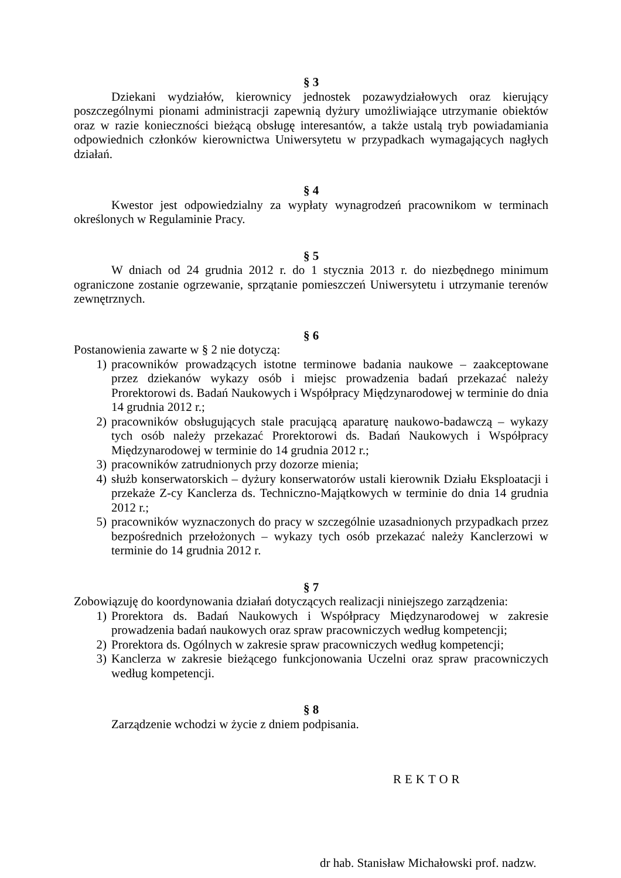§ 3
Dziekani wydziałów, kierownicy jednostek pozawydziałowych oraz kierujący poszczególnymi pionami administracji zapewnią dyżury umożliwiające utrzymanie obiektów oraz w razie konieczności bieżącą obsługę interesantów, a także ustalą tryb powiadamiania odpowiednich członków kierownictwa Uniwersytetu w przypadkach wymagających nagłych działań.
§ 4
Kwestor jest odpowiedzialny za wypłaty wynagrodzeń pracownikom w terminach określonych w Regulaminie Pracy.
§ 5
W dniach od 24 grudnia 2012 r. do 1 stycznia 2013 r. do niezbędnego minimum ograniczone zostanie ogrzewanie, sprzątanie pomieszczeń Uniwersytetu i utrzymanie terenów zewnętrznych.
§ 6
Postanowienia zawarte w § 2 nie dotyczą:
1) pracowników prowadzących istotne terminowe badania naukowe – zaakceptowane przez dziekanów wykazy osób i miejsc prowadzenia badań przekazać należy Prorektorowi ds. Badań Naukowych i Współpracy Międzynarodowej w terminie do dnia 14 grudnia 2012 r.;
2) pracowników obsługujących stale pracującą aparaturę naukowo-badawczą – wykazy tych osób należy przekazać Prorektorowi ds. Badań Naukowych i Współpracy Międzynarodowej w terminie do 14 grudnia 2012 r.;
3) pracowników zatrudnionych przy dozorze mienia;
4) służb konserwatorskich – dyżury konserwatorów ustali kierownik Działu Eksploatacji i przekaże Z-cy Kanclerza ds. Techniczno-Majątkowych w terminie do dnia 14 grudnia 2012 r.;
5) pracowników wyznaczonych do pracy w szczególnie uzasadnionych przypadkach przez bezpośrednich przełożonych – wykazy tych osób przekazać należy Kanclerzowi w terminie do 14 grudnia 2012 r.
§ 7
Zobowiązuję do koordynowania działań dotyczących realizacji niniejszego zarządzenia:
1) Prorektora ds. Badań Naukowych i Współpracy Międzynarodowej w zakresie prowadzenia badań naukowych oraz spraw pracowniczych według kompetencji;
2) Prorektora ds. Ogólnych w zakresie spraw pracowniczych według kompetencji;
3) Kanclerza w zakresie bieżącego funkcjonowania Uczelni oraz spraw pracowniczych według kompetencji.
§ 8
Zarządzenie wchodzi w życie z dniem podpisania.
REKTOR
dr hab. Stanisław Michałowski prof. nadzw.